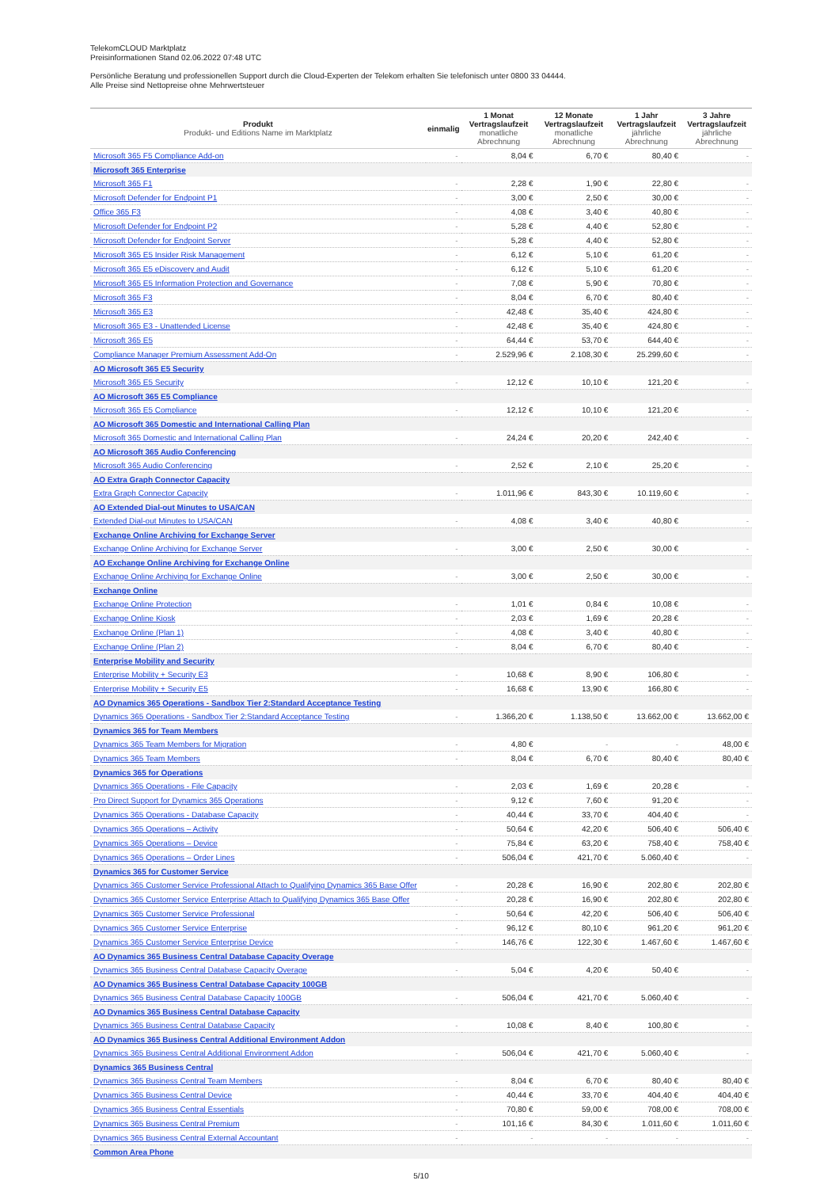TelekomCLOUD Marktplatz
Preisinformationen Stand 02.06.2022 07:48 UTC
Persönliche Beratung und professionellen Support durch die Cloud-Experten der Telekom erhalten Sie telefonisch unter 0800 33 04444.
Alle Preise sind Nettopreise ohne Mehrwertsteuer
| Produkt Produkt- und Editions Name im Marktplatz | einmalig | 1 Monat Vertragslaufzeit monatliche Abrechnung | 12 Monate Vertragslaufzeit monatliche Abrechnung | 1 Jahr Vertragslaufzeit jährliche Abrechnung | 3 Jahre Vertragslaufzeit jährliche Abrechnung |
| --- | --- | --- | --- | --- | --- |
| Microsoft 365 F5 Compliance Add-on | - | 8,04 € | 6,70 € | 80,40 € | - |
| Microsoft 365 Enterprise | | | | | |
| Microsoft 365 F1 | - | 2,28 € | 1,90 € | 22,80 € | - |
| Microsoft Defender for Endpoint P1 | - | 3,00 € | 2,50 € | 30,00 € | - |
| Office 365 F3 | - | 4,08 € | 3,40 € | 40,80 € | - |
| Microsoft Defender for Endpoint P2 | - | 5,28 € | 4,40 € | 52,80 € | - |
| Microsoft Defender for Endpoint Server | - | 5,28 € | 4,40 € | 52,80 € | - |
| Microsoft 365 E5 Insider Risk Management | - | 6,12 € | 5,10 € | 61,20 € | - |
| Microsoft 365 E5 eDiscovery and Audit | - | 6,12 € | 5,10 € | 61,20 € | - |
| Microsoft 365 E5 Information Protection and Governance | - | 7,08 € | 5,90 € | 70,80 € | - |
| Microsoft 365 F3 | - | 8,04 € | 6,70 € | 80,40 € | - |
| Microsoft 365 E3 | - | 42,48 € | 35,40 € | 424,80 € | - |
| Microsoft 365 E3 - Unattended License | - | 42,48 € | 35,40 € | 424,80 € | - |
| Microsoft 365 E5 | - | 64,44 € | 53,70 € | 644,40 € | - |
| Compliance Manager Premium Assessment Add-On | - | 2.529,96 € | 2.108,30 € | 25.299,60 € | - |
| AO Microsoft 365 E5 Security | | | | | |
| Microsoft 365 E5 Security | - | 12,12 € | 10,10 € | 121,20 € | - |
| AO Microsoft 365 E5 Compliance | | | | | |
| Microsoft 365 E5 Compliance | - | 12,12 € | 10,10 € | 121,20 € | - |
| AO Microsoft 365 Domestic and International Calling Plan | | | | | |
| Microsoft 365 Domestic and International Calling Plan | - | 24,24 € | 20,20 € | 242,40 € | - |
| AO Microsoft 365 Audio Conferencing | | | | | |
| Microsoft 365 Audio Conferencing | - | 2,52 € | 2,10 € | 25,20 € | - |
| AO Extra Graph Connector Capacity | | | | | |
| Extra Graph Connector Capacity | - | 1.011,96 € | 843,30 € | 10.119,60 € | - |
| AO Extended Dial-out Minutes to USA/CAN | | | | | |
| Extended Dial-out Minutes to USA/CAN | - | 4,08 € | 3,40 € | 40,80 € | - |
| Exchange Online Archiving for Exchange Server | | | | | |
| Exchange Online Archiving for Exchange Server | - | 3,00 € | 2,50 € | 30,00 € | - |
| AO Exchange Online Archiving for Exchange Online | | | | | |
| Exchange Online Archiving for Exchange Online | - | 3,00 € | 2,50 € | 30,00 € | - |
| Exchange Online | | | | | |
| Exchange Online Protection | - | 1,01 € | 0,84 € | 10,08 € | - |
| Exchange Online Kiosk | - | 2,03 € | 1,69 € | 20,28 € | - |
| Exchange Online (Plan 1) | - | 4,08 € | 3,40 € | 40,80 € | - |
| Exchange Online (Plan 2) | - | 8,04 € | 6,70 € | 80,40 € | - |
| Enterprise Mobility and Security | | | | | |
| Enterprise Mobility + Security E3 | - | 10,68 € | 8,90 € | 106,80 € | - |
| Enterprise Mobility + Security E5 | - | 16,68 € | 13,90 € | 166,80 € | - |
| AO Dynamics 365 Operations - Sandbox Tier 2:Standard Acceptance Testing | | | | | |
| Dynamics 365 Operations - Sandbox Tier 2:Standard Acceptance Testing | - | 1.366,20 € | 1.138,50 € | 13.662,00 € | 13.662,00 € |
| Dynamics 365 for Team Members | | | | | |
| Dynamics 365 Team Members for Migration | - | 4,80 € | - | - | 48,00 € |
| Dynamics 365 Team Members | - | 8,04 € | 6,70 € | 80,40 € | 80,40 € |
| Dynamics 365 for Operations | | | | | |
| Dynamics 365 Operations - File Capacity | - | 2,03 € | 1,69 € | 20,28 € | - |
| Pro Direct Support for Dynamics 365 Operations | - | 9,12 € | 7,60 € | 91,20 € | - |
| Dynamics 365 Operations - Database Capacity | - | 40,44 € | 33,70 € | 404,40 € | - |
| Dynamics 365 Operations – Activity | - | 50,64 € | 42,20 € | 506,40 € | 506,40 € |
| Dynamics 365 Operations – Device | - | 75,84 € | 63,20 € | 758,40 € | 758,40 € |
| Dynamics 365 Operations – Order Lines | - | 506,04 € | 421,70 € | 5.060,40 € | - |
| Dynamics 365 for Customer Service | | | | | |
| Dynamics 365 Customer Service Professional Attach to Qualifying Dynamics 365 Base Offer | - | 20,28 € | 16,90 € | 202,80 € | 202,80 € |
| Dynamics 365 Customer Service Enterprise Attach to Qualifying Dynamics 365 Base Offer | - | 20,28 € | 16,90 € | 202,80 € | 202,80 € |
| Dynamics 365 Customer Service Professional | - | 50,64 € | 42,20 € | 506,40 € | 506,40 € |
| Dynamics 365 Customer Service Enterprise | - | 96,12 € | 80,10 € | 961,20 € | 961,20 € |
| Dynamics 365 Customer Service Enterprise Device | - | 146,76 € | 122,30 € | 1.467,60 € | 1.467,60 € |
| AO Dynamics 365 Business Central Database Capacity Overage | | | | | |
| Dynamics 365 Business Central Database Capacity Overage | - | 5,04 € | 4,20 € | 50,40 € | - |
| AO Dynamics 365 Business Central Database Capacity 100GB | | | | | |
| Dynamics 365 Business Central Database Capacity 100GB | - | 506,04 € | 421,70 € | 5.060,40 € | - |
| AO Dynamics 365 Business Central Database Capacity | | | | | |
| Dynamics 365 Business Central Database Capacity | - | 10,08 € | 8,40 € | 100,80 € | - |
| AO Dynamics 365 Business Central Additional Environment Addon | | | | | |
| Dynamics 365 Business Central Additional Environment Addon | - | 506,04 € | 421,70 € | 5.060,40 € | - |
| Dynamics 365 Business Central | | | | | |
| Dynamics 365 Business Central Team Members | - | 8,04 € | 6,70 € | 80,40 € | 80,40 € |
| Dynamics 365 Business Central Device | - | 40,44 € | 33,70 € | 404,40 € | 404,40 € |
| Dynamics 365 Business Central Essentials | - | 70,80 € | 59,00 € | 708,00 € | 708,00 € |
| Dynamics 365 Business Central Premium | - | 101,16 € | 84,30 € | 1.011,60 € | 1.011,60 € |
| Dynamics 365 Business Central External Accountant | - | - | - | - | - |
| Common Area Phone | | | | | |
5/10